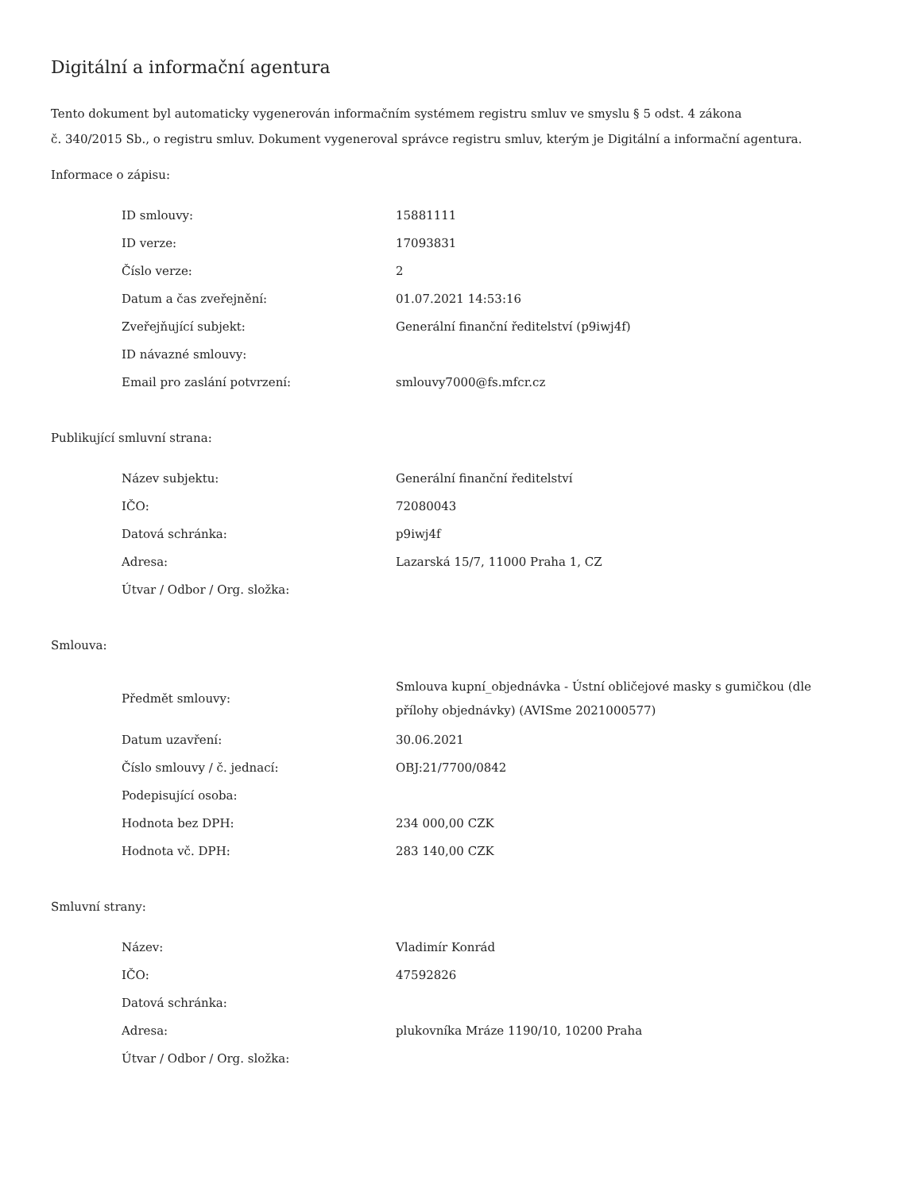Digitální a informační agentura
Tento dokument byl automaticky vygenerován informačním systémem registru smluv ve smyslu § 5 odst. 4 zákona
č. 340/2015 Sb., o registru smluv. Dokument vygeneroval správce registru smluv, kterým je Digitální a informační agentura.
Informace o zápisu:
| ID smlouvy: | 15881111 |
| ID verze: | 17093831 |
| Číslo verze: | 2 |
| Datum a čas zveřejnění: | 01.07.2021 14:53:16 |
| Zveřejňující subjekt: | Generální finanční ředitelství (p9iwj4f) |
| ID návazné smlouvy: | |
| Email pro zaslání potvrzení: | smlouvy7000@fs.mfcr.cz |
Publikující smluvní strana:
| Název subjektu: | Generální finanční ředitelství |
| IČO: | 72080043 |
| Datová schránka: | p9iwj4f |
| Adresa: | Lazarská 15/7, 11000 Praha 1, CZ |
| Útvar / Odbor / Org. složka: | |
Smlouva:
| Předmět smlouvy: | Smlouva kupní_objednávka - Ústní obličejové masky s gumičkou (dle přílohy objednávky) (AVISme 2021000577) |
| Datum uzavření: | 30.06.2021 |
| Číslo smlouvy / č. jednací: | OBJ:21/7700/0842 |
| Podepisující osoba: | |
| Hodnota bez DPH: | 234 000,00 CZK |
| Hodnota vč. DPH: | 283 140,00 CZK |
Smluvní strany:
| Název: | Vladimír Konrád |
| IČO: | 47592826 |
| Datová schránka: | |
| Adresa: | plukovníka Mráze 1190/10, 10200 Praha |
| Útvar / Odbor / Org. složka: | |